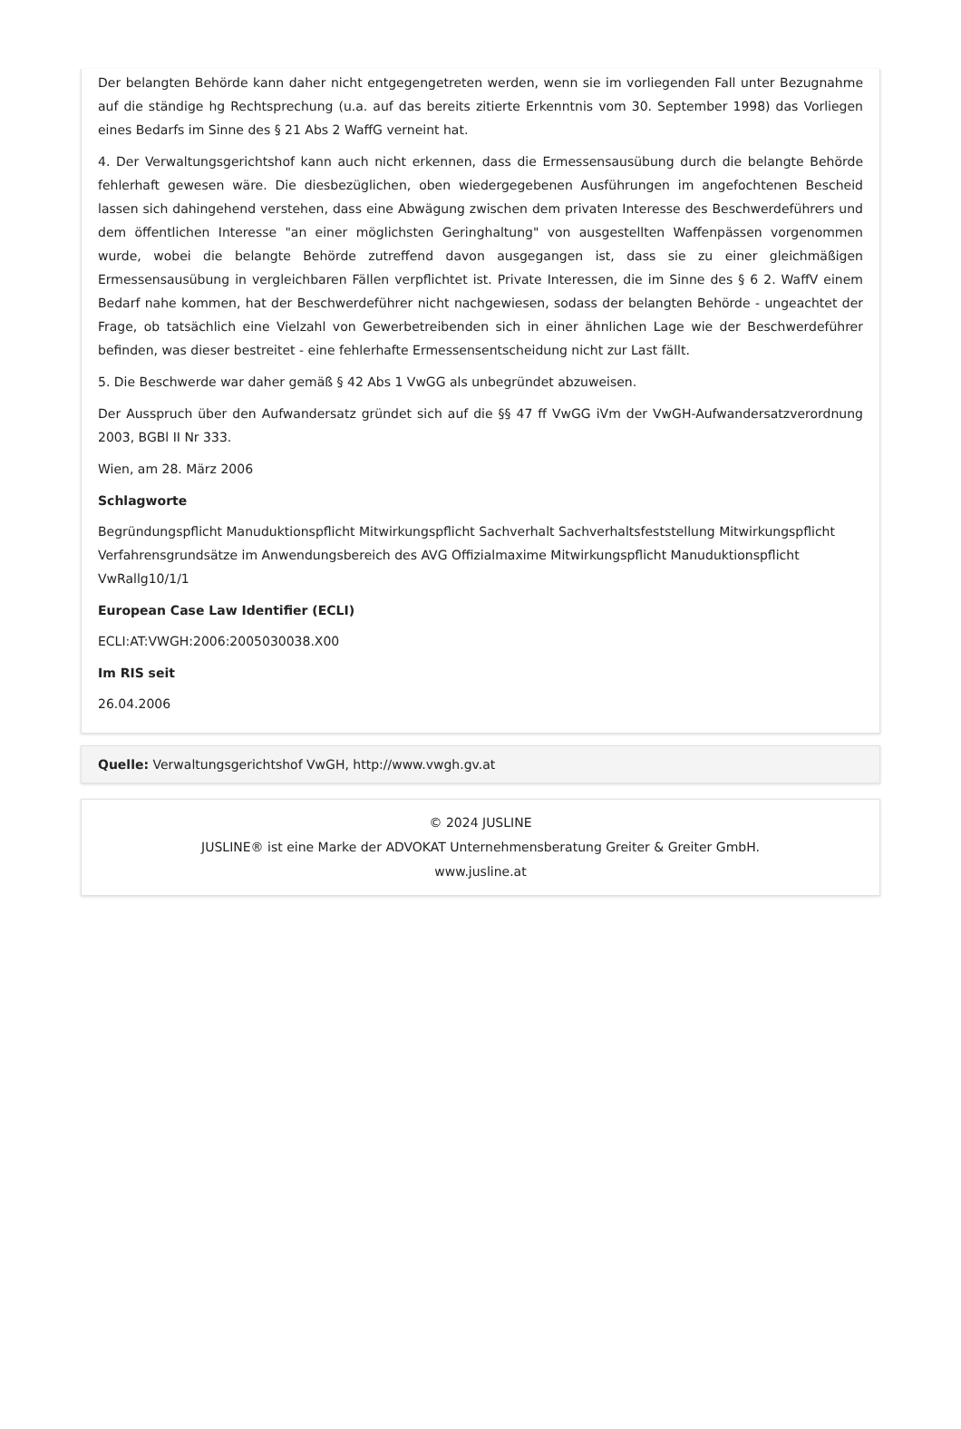Der belangten Behörde kann daher nicht entgegengetreten werden, wenn sie im vorliegenden Fall unter Bezugnahme auf die ständige hg Rechtsprechung (u.a. auf das bereits zitierte Erkenntnis vom 30. September 1998) das Vorliegen eines Bedarfs im Sinne des § 21 Abs 2 WaffG verneint hat.
4. Der Verwaltungsgerichtshof kann auch nicht erkennen, dass die Ermessensausübung durch die belangte Behörde fehlerhaft gewesen wäre. Die diesbezüglichen, oben wiedergegebenen Ausführungen im angefochtenen Bescheid lassen sich dahingehend verstehen, dass eine Abwägung zwischen dem privaten Interesse des Beschwerdeführers und dem öffentlichen Interesse "an einer möglichsten Geringhaltung" von ausgestellten Waffenpässen vorgenommen wurde, wobei die belangte Behörde zutreffend davon ausgegangen ist, dass sie zu einer gleichmäßigen Ermessensausübung in vergleichbaren Fällen verpflichtet ist. Private Interessen, die im Sinne des § 6 2. WaffV einem Bedarf nahe kommen, hat der Beschwerdeführer nicht nachgewiesen, sodass der belangten Behörde - ungeachtet der Frage, ob tatsächlich eine Vielzahl von Gewerbetreibenden sich in einer ähnlichen Lage wie der Beschwerdeführer befinden, was dieser bestreitet - eine fehlerhafte Ermessensentscheidung nicht zur Last fällt.
5. Die Beschwerde war daher gemäß § 42 Abs 1 VwGG als unbegründet abzuweisen.
Der Ausspruch über den Aufwandersatz gründet sich auf die §§ 47 ff VwGG iVm der VwGH-Aufwandersatzverordnung 2003, BGBl II Nr 333.
Wien, am 28. März 2006
Schlagworte
Begründungspflicht Manuduktionspflicht Mitwirkungspflicht Sachverhalt Sachverhaltsfeststellung Mitwirkungspflicht Verfahrensgrundsätze im Anwendungsbereich des AVG Offizialmaxime Mitwirkungspflicht Manuduktionspflicht VwRallg10/1/1
European Case Law Identifier (ECLI)
ECLI:AT:VWGH:2006:2005030038.X00
Im RIS seit
26.04.2006
Quelle: Verwaltungsgerichtshof VwGH, http://www.vwgh.gv.at
© 2024 JUSLINE
JUSLINE® ist eine Marke der ADVOKAT Unternehmensberatung Greiter & Greiter GmbH.
www.jusline.at